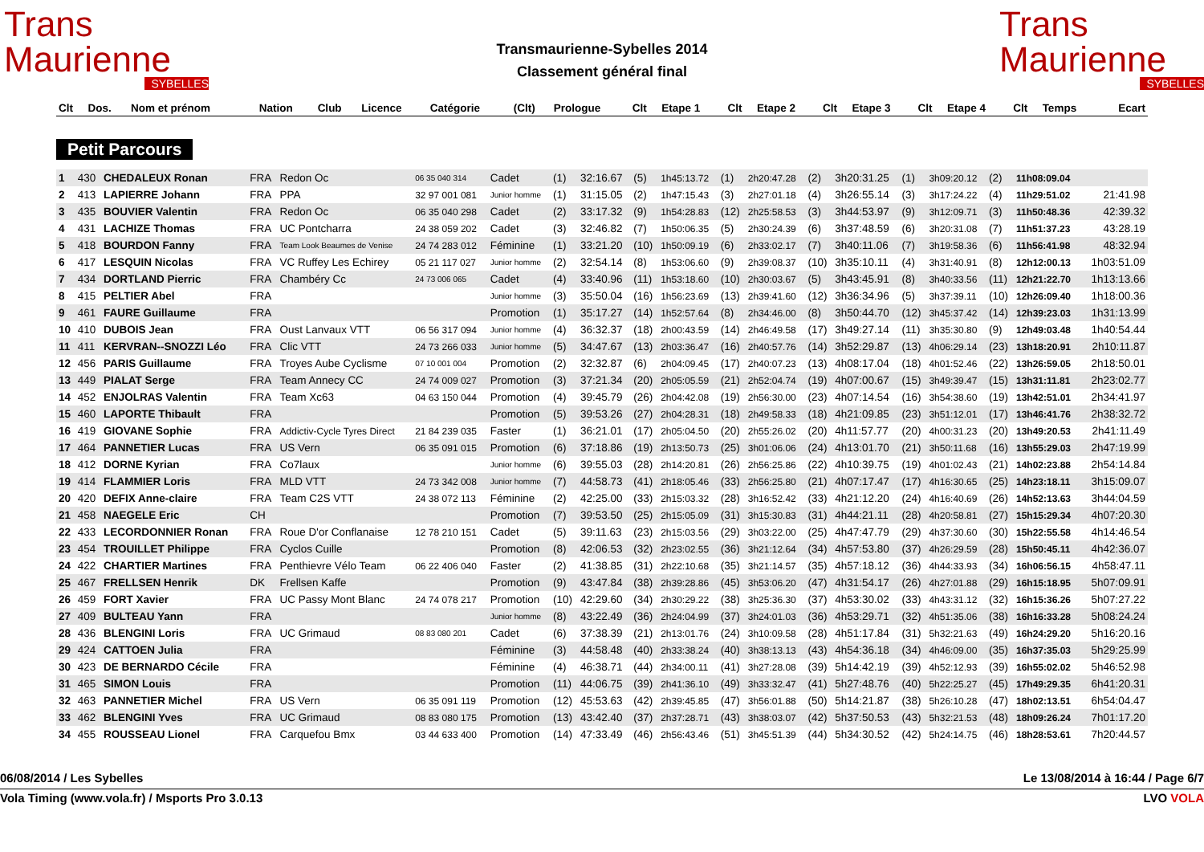Trans
Maurienne
SYBELLES
Transmaurienne-Sybelles 2014
Classement général final
Trans
Maurienne
SYBELLES
| Clt | Dos. | Nom et prénom | Nation | Club | Licence | Catégorie | (Clt) | Prologue | Clt | Etape 1 | Clt | Etape 2 | Clt | Etape 3 | Clt | Etape 4 | Clt | Temps | Ecart |
| --- | --- | --- | --- | --- | --- | --- | --- | --- | --- | --- | --- | --- | --- | --- | --- | --- | --- | --- | --- |
Petit Parcours
| 1 | 430 | CHEDALEUX Ronan | FRA | Redon Oc | 06 35 040 314 | Cadet | (1) | 32:16.67 | (5) | 1h45:13.72 | (1) | 2h20:47.28 | (2) | 3h20:31.25 | (1) | 3h09:20.12 | (2) | 11h08:09.04 | |
| 2 | 413 | LAPIERRE Johann | FRA | PPA | 32 97 001 081 | Junior homme | (1) | 31:15.05 | (2) | 1h47:15.43 | (3) | 2h27:01.18 | (4) | 3h26:55.14 | (3) | 3h17:24.22 | (4) | 11h29:51.02 | 21:41.98 |
| 3 | 435 | BOUVIER Valentin | FRA | Redon Oc | 06 35 040 298 | Cadet | (2) | 33:17.32 | (9) | 1h54:28.83 | (12) | 2h25:58.53 | (3) | 3h44:53.97 | (9) | 3h12:09.71 | (3) | 11h50:48.36 | 42:39.32 |
| 4 | 431 | LACHIZE Thomas | FRA | UC Pontcharra | 24 38 059 202 | Cadet | (3) | 32:46.82 | (7) | 1h50:06.35 | (5) | 2h30:24.39 | (6) | 3h37:48.59 | (6) | 3h20:31.08 | (7) | 11h51:37.23 | 43:28.19 |
| 5 | 418 | BOURDON Fanny | FRA | Team Look Beaumes de Venise | 24 74 283 012 | Féminine | (1) | 33:21.20 | (10) | 1h50:09.19 | (6) | 2h33:02.17 | (7) | 3h40:11.06 | (7) | 3h19:58.36 | (6) | 11h56:41.98 | 48:32.94 |
| 6 | 417 | LESQUIN Nicolas | FRA | VC Ruffey Les Echirey | 05 21 117 027 | Junior homme | (2) | 32:54.14 | (8) | 1h53:06.60 | (9) | 2h39:08.37 | (10) | 3h35:10.11 | (4) | 3h31:40.91 | (8) | 12h12:00.13 | 1h03:51.09 |
| 7 | 434 | DORTLAND Pierric | FRA | Chambéry Cc | 24 73 006 065 | Cadet | (4) | 33:40.96 | (11) | 1h53:18.60 | (10) | 2h30:03.67 | (5) | 3h43:45.91 | (8) | 3h40:33.56 | (11) | 12h21:22.70 | 1h13:13.66 |
| 8 | 415 | PELTIER Abel | FRA | | | Junior homme | (3) | 35:50.04 | (16) | 1h56:23.69 | (13) | 2h39:41.60 | (12) | 3h36:34.96 | (5) | 3h37:39.11 | (10) | 12h26:09.40 | 1h18:00.36 |
| 9 | 461 | FAURE Guillaume | FRA | | | Promotion | (1) | 35:17.27 | (14) | 1h52:57.64 | (8) | 2h34:46.00 | (8) | 3h50:44.70 | (12) | 3h45:37.42 | (14) | 12h39:23.03 | 1h31:13.99 |
| 10 | 410 | DUBOIS Jean | FRA | Oust Lanvaux VTT | 06 56 317 094 | Junior homme | (4) | 36:32.37 | (18) | 2h00:43.59 | (14) | 2h46:49.58 | (17) | 3h49:27.14 | (11) | 3h35:30.80 | (9) | 12h49:03.48 | 1h40:54.44 |
| 11 | 411 | KERVRAN--SNOZZI Léo | FRA | Clic VTT | 24 73 266 033 | Junior homme | (5) | 34:47.67 | (13) | 2h03:36.47 | (16) | 2h40:57.76 | (14) | 3h52:29.87 | (13) | 4h06:29.14 | (23) | 13h18:20.91 | 2h10:11.87 |
| 12 | 456 | PARIS Guillaume | FRA | Troyes Aube Cyclisme | 07 10 001 004 | Promotion | (2) | 32:32.87 | (6) | 2h04:09.45 | (17) | 2h40:07.23 | (13) | 4h08:17.04 | (18) | 4h01:52.46 | (22) | 13h26:59.05 | 2h18:50.01 |
| 13 | 449 | PIALAT Serge | FRA | Team Annecy CC | 24 74 009 027 | Promotion | (3) | 37:21.34 | (20) | 2h05:05.59 | (21) | 2h52:04.74 | (19) | 4h07:00.67 | (15) | 3h49:39.47 | (15) | 13h31:11.81 | 2h23:02.77 |
| 14 | 452 | ENJOLRAS Valentin | FRA | Team Xc63 | 04 63 150 044 | Promotion | (4) | 39:45.79 | (26) | 2h04:42.08 | (19) | 2h56:30.00 | (23) | 4h07:14.54 | (16) | 3h54:38.60 | (19) | 13h42:51.01 | 2h34:41.97 |
| 15 | 460 | LAPORTE Thibault | FRA | | | Promotion | (5) | 39:53.26 | (27) | 2h04:28.31 | (18) | 2h49:58.33 | (18) | 4h21:09.85 | (23) | 3h51:12.01 | (17) | 13h46:41.76 | 2h38:32.72 |
| 16 | 419 | GIOVANE Sophie | FRA | Addictiv-Cycle Tyres Direct | 21 84 239 035 | Faster | (1) | 36:21.01 | (17) | 2h05:04.50 | (20) | 2h55:26.02 | (20) | 4h11:57.77 | (20) | 4h00:31.23 | (20) | 13h49:20.53 | 2h41:11.49 |
| 17 | 464 | PANNETIER Lucas | FRA | US Vern | 06 35 091 015 | Promotion | (6) | 37:18.86 | (19) | 2h13:50.73 | (25) | 3h01:06.06 | (24) | 4h13:01.70 | (21) | 3h50:11.68 | (16) | 13h55:29.03 | 2h47:19.99 |
| 18 | 412 | DORNE Kyrian | FRA | Co7laux | | Junior homme | (6) | 39:55.03 | (28) | 2h14:20.81 | (26) | 2h56:25.86 | (22) | 4h10:39.75 | (19) | 4h01:02.43 | (21) | 14h02:23.88 | 2h54:14.84 |
| 19 | 414 | FLAMMIER Loris | FRA | MLD VTT | 24 73 342 008 | Junior homme | (7) | 44:58.73 | (41) | 2h18:05.46 | (33) | 2h56:25.80 | (21) | 4h07:17.47 | (17) | 4h16:30.65 | (25) | 14h23:18.11 | 3h15:09.07 |
| 20 | 420 | DEFIX Anne-claire | FRA | Team C2S VTT | 24 38 072 113 | Féminine | (2) | 42:25.00 | (33) | 2h15:03.32 | (28) | 3h16:52.42 | (33) | 4h21:12.20 | (24) | 4h16:40.69 | (26) | 14h52:13.63 | 3h44:04.59 |
| 21 | 458 | NAEGELE Eric | CH | | | Promotion | (7) | 39:53.50 | (25) | 2h15:05.09 | (31) | 3h15:30.83 | (31) | 4h44:21.11 | (28) | 4h20:58.81 | (27) | 15h15:29.34 | 4h07:20.30 |
| 22 | 433 | LECORDONNIER Ronan | FRA | Roue D'or Conflanaise | 12 78 210 151 | Cadet | (5) | 39:11.63 | (23) | 2h15:03.56 | (29) | 3h03:22.00 | (25) | 4h47:47.79 | (29) | 4h37:30.60 | (30) | 15h22:55.58 | 4h14:46.54 |
| 23 | 454 | TROUILLET Philippe | FRA | Cyclos Cuille | | Promotion | (8) | 42:06.53 | (32) | 2h23:02.55 | (36) | 3h21:12.64 | (34) | 4h57:53.80 | (37) | 4h26:29.59 | (28) | 15h50:45.11 | 4h42:36.07 |
| 24 | 422 | CHARTIER Martines | FRA | Penthievre Vélo Team | 06 22 406 040 | Faster | (2) | 41:38.85 | (31) | 2h22:10.68 | (35) | 3h21:14.57 | (35) | 4h57:18.12 | (36) | 4h44:33.93 | (34) | 16h06:56.15 | 4h58:47.11 |
| 25 | 467 | FRELLSEN Henrik | DK | Frellsen Kaffe | | Promotion | (9) | 43:47.84 | (38) | 2h39:28.86 | (45) | 3h53:06.20 | (47) | 4h31:54.17 | (26) | 4h27:01.88 | (29) | 16h15:18.95 | 5h07:09.91 |
| 26 | 459 | FORT Xavier | FRA | UC Passy Mont Blanc | 24 74 078 217 | Promotion | (10) | 42:29.60 | (34) | 2h30:29.22 | (38) | 3h25:36.30 | (37) | 4h53:30.02 | (33) | 4h43:31.12 | (32) | 16h15:36.26 | 5h07:27.22 |
| 27 | 409 | BULTEAU Yann | FRA | | | Junior homme | (8) | 43:22.49 | (36) | 2h24:04.99 | (37) | 3h24:01.03 | (36) | 4h53:29.71 | (32) | 4h51:35.06 | (38) | 16h16:33.28 | 5h08:24.24 |
| 28 | 436 | BLENGINI Loris | FRA | UC Grimaud | 08 83 080 201 | Cadet | (6) | 37:38.39 | (21) | 2h13:01.76 | (24) | 3h10:09.58 | (28) | 4h51:17.84 | (31) | 5h32:21.63 | (49) | 16h24:29.20 | 5h16:20.16 |
| 29 | 424 | CATTOEN Julia | FRA | | | Féminine | (3) | 44:58.48 | (40) | 2h33:38.24 | (40) | 3h38:13.13 | (43) | 4h54:36.18 | (34) | 4h46:09.00 | (35) | 16h37:35.03 | 5h29:25.99 |
| 30 | 423 | DE BERNARDO Cécile | FRA | | | Féminine | (4) | 46:38.71 | (44) | 2h34:00.11 | (41) | 3h27:28.08 | (39) | 5h14:42.19 | (39) | 4h52:12.93 | (39) | 16h55:02.02 | 5h46:52.98 |
| 31 | 465 | SIMON Louis | FRA | | | Promotion | (11) | 44:06.75 | (39) | 2h41:36.10 | (49) | 3h33:32.47 | (41) | 5h27:48.76 | (40) | 5h22:25.27 | (45) | 17h49:29.35 | 6h41:20.31 |
| 32 | 463 | PANNETIER Michel | FRA | US Vern | 06 35 091 119 | Promotion | (12) | 45:53.63 | (42) | 2h39:45.85 | (47) | 3h56:01.88 | (50) | 5h14:21.87 | (38) | 5h26:10.28 | (47) | 18h02:13.51 | 6h54:04.47 |
| 33 | 462 | BLENGINI Yves | FRA | UC Grimaud | 08 83 080 175 | Promotion | (13) | 43:42.40 | (37) | 2h37:28.71 | (43) | 3h38:03.07 | (42) | 5h37:50.53 | (43) | 5h32:21.53 | (48) | 18h09:26.24 | 7h01:17.20 |
| 34 | 455 | ROUSSEAU Lionel | FRA | Carquefou Bmx | 03 44 633 400 | Promotion | (14) | 47:33.49 | (46) | 2h56:43.46 | (51) | 3h45:51.39 | (44) | 5h34:30.52 | (42) | 5h24:14.75 | (46) | 18h28:53.61 | 7h20:44.57 |
06/08/2014 / Les Sybelles Le 13/08/2014 à 16:44 / Page 6/7
Vola Timing (www.vola.fr) / Msports Pro 3.0.13 LVO VOLA